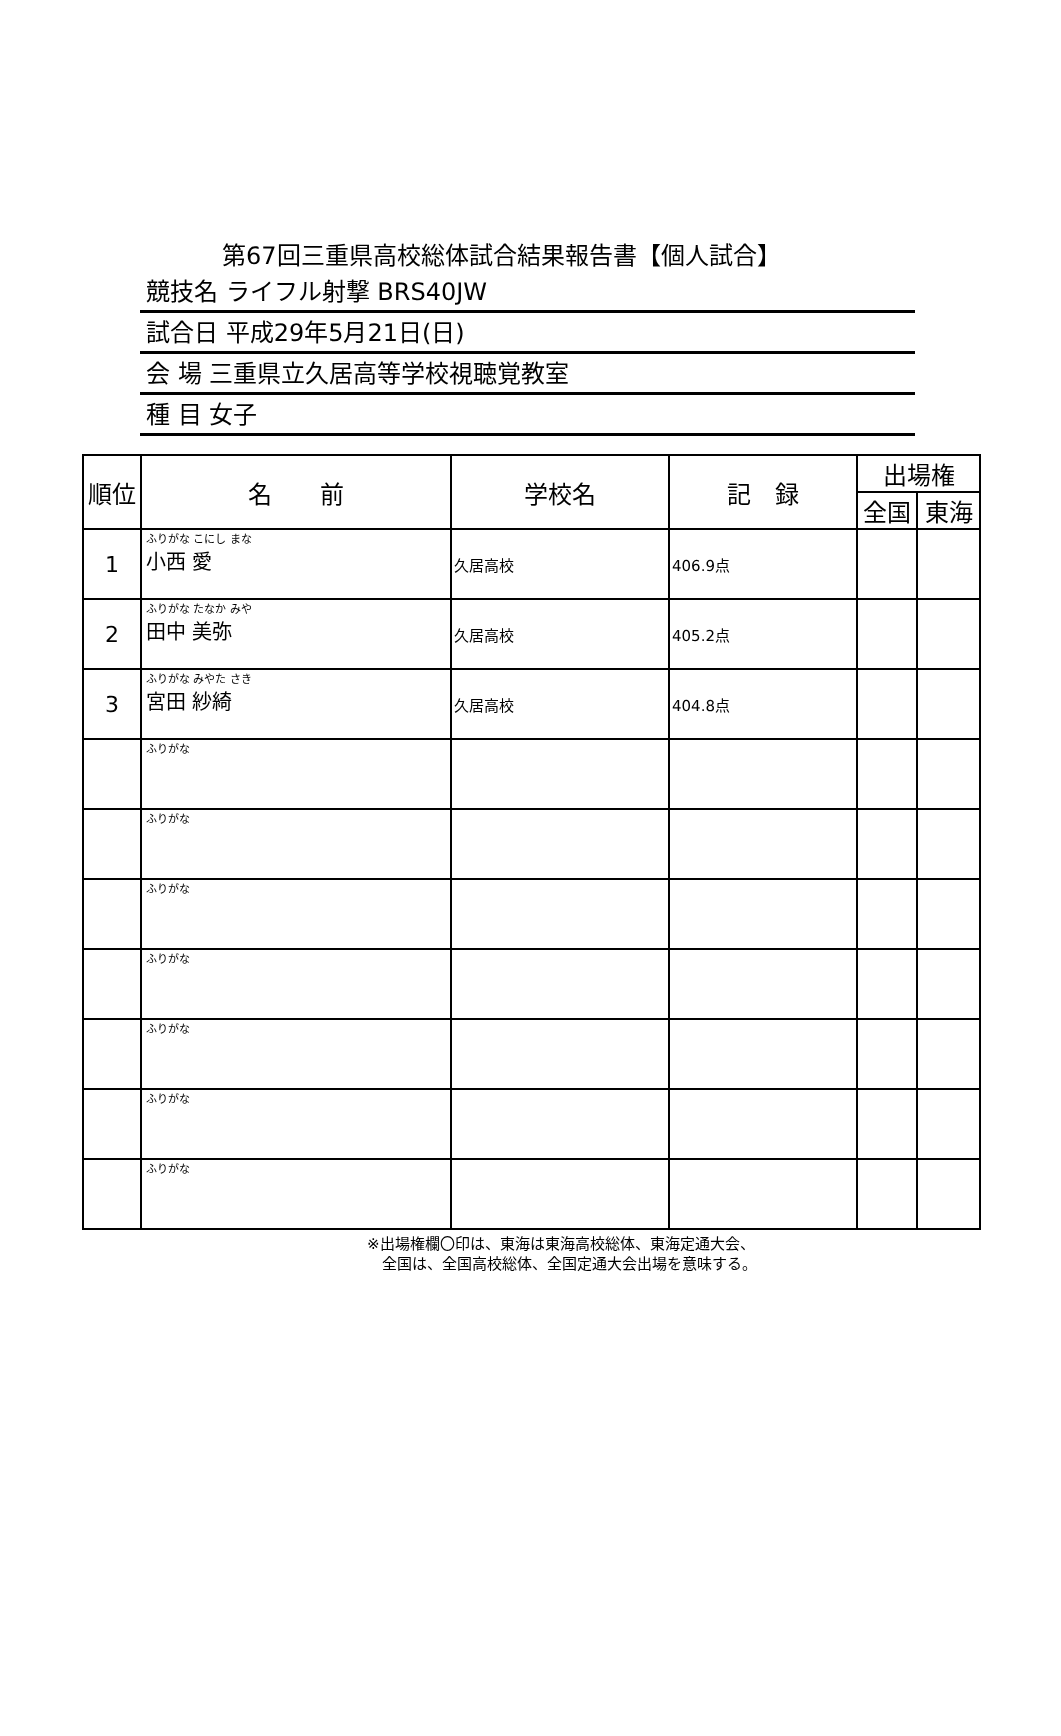第67回三重県高校総体試合結果報告書【個人試合】
競技名 ライフル射撃 BRS40JW
試合日 平成29年5月21日(日)
会 場 三重県立久居高等学校視聴覚教室
種 目 女子
| 順位 | 名 前 | 学校名 | 記 録 | 出場権 | |
| --- | --- | --- | --- | --- | --- |
| | | | | 全国 | 東海 |
| 1 | ふりがな こにし まな 小西 愛 | 久居高校 | 406.9点 | | |
| 2 | ふりがな たなか みや 田中 美弥 | 久居高校 | 405.2点 | | |
| 3 | ふりがな みやた さき 宮田 紗綺 | 久居高校 | 404.8点 | | |
| | ふりがな | | | | |
| | ふりがな | | | | |
| | ふりがな | | | | |
| | ふりがな | | | | |
| | ふりがな | | | | |
| | ふりがな | | | | |
| | ふりがな | | | | |
※出場権欄〇印は、東海は東海高校総体、東海定通大会、
　全国は、全国高校総体、全国定通大会出場を意味する。